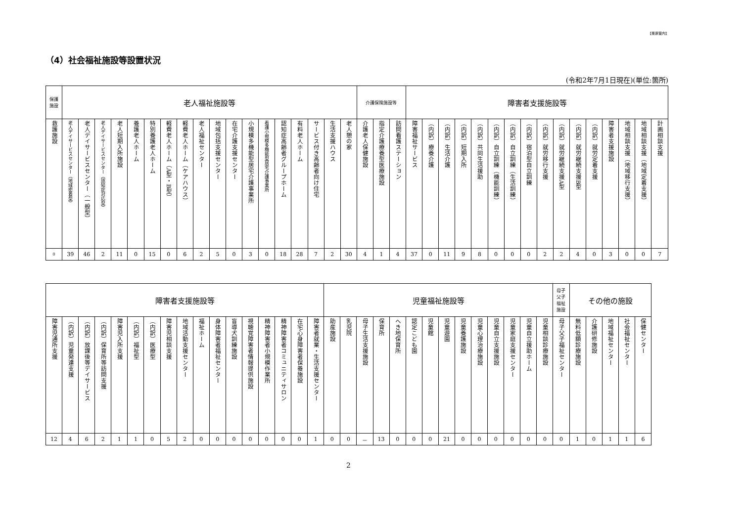【栗原管内】
（4）社会福祉施設等設置状況
(令和2年7月1日現在)(単位:箇所)
| 保護 施設 | 老人福祉施設等 | | | | | | | | | | | | | | | | | | 介護保険施設等 | | | 障害者支援施設等 | | | | | | | | | | | | | | | |
| --- | --- | --- | --- | --- | --- | --- | --- | --- | --- | --- | --- | --- | --- | --- | --- | --- | --- | --- | --- | --- | --- | --- | --- | --- | --- | --- | --- | --- | --- | --- | --- | --- | --- | --- | --- | --- | --- |
| 救護施設 | 老人デイサービスセンター（地域密着型） | 老人デイサービスセンター（一般型） | 老人デイサービスセンター（認知症対応型） | 老人短期入所施設 | 養護老人ホーム | 特別養護老人ホーム | 軽費老人ホーム（A型・B型） | 軽費老人ホーム（ケアハウス） | 老人福祉センター | 地域包括支援センター | 在宅介護支援センター | 小規模多機能型居宅介護事業所 | 看護小規模多機能型居宅介護事業所 | 認知症高齢者グループホーム | 有料老人ホーム | サービス付き高齢者向け住宅 | 生活支援ハウス | 老人憩の家 | 介護老人保健施設 | 指定介護療養型医療施設 | 訪問看護ステーション | 障害福祉サービス | （内訳）療養介護 | （内訳）生活介護 | （内訳）短期入所 | （内訳）共同生活援助 | （内訳）自立訓練（機能訓練） | （内訳）自立訓練（生活訓練） | （内訳）宿泊型自立訓練 | （内訳）就労移行支援 | （内訳）就労継続支援A型 | （内訳）就労継続支援B型 | （内訳）就労定着支援 | 障害者支援施設 | 地域相談支援（地域移行支援） | 地域相談支援（地域定着支援） | 計画相談支援 |
| 0 | 39 | 46 | 2 | 11 | 0 | 15 | 0 | 6 | 2 | 5 | 0 | 3 | 0 | 18 | 28 | 7 | 2 | 30 | 4 | 1 | 4 | 37 | 0 | 11 | 9 | 8 | 0 | 0 | 0 | 2 | 2 | 4 | 0 | 3 | 0 | 0 | 7 |
| 障害者支援施設等 | | | | | | | | | | | | | | | | | 児童福祉施設等 | | | | | | | | | | | | | | 母子 父子 福祉 施設 | その他の施設 | | | | |
| --- | --- | --- | --- | --- | --- | --- | --- | --- | --- | --- | --- | --- | --- | --- | --- | --- | --- | --- | --- | --- | --- | --- | --- | --- | --- | --- | --- | --- | --- | --- | --- | --- | --- | --- | --- | --- |
| 障害児通所支援 | （内訳）児童発達支援 | （内訳）放課後等デイサービス | （内訳）保育所等訪問支援 | 障害児入所支援 | （内訳）福祉型 | （内訳）医療型 | 障害児相談支援 | 地域活動支援センター | 福祉ホーム | 身体障害者福祉センター | 盲導犬訓練施設 | 視聴覚障害者情報提供施設 | 精神障害者小規模作業所 | 精神障害者コミュニティサロン | 在宅心身障害者保養施設 | 障害者就業・生活支援センター | 助産施設 | 乳児院 | 母子生活支援施設 | 保育所 | へき地保育所 | 認定こども園 | 児童館 | 児童遊園 | 児童養護施設 | 児童心理治療施設 | 児童自立支援施設 | 児童家庭支援センター | 児童自立援助ホーム | 児童相談診療施設 | 母子父子福祉センター | 無料低額診療施設 | 介護研修施設 | 地域福祉センター | 社会福祉センター | 保健センター |
| 12 | 4 | 6 | 2 | 1 | 1 | 0 | 5 | 2 | 0 | 0 | 0 | 0 | 0 | 0 | 0 | 1 | 0 | 0 | － | 13 | 0 | 0 | 0 | 21 | 0 | 0 | 0 | 0 | 0 | 0 | 0 | 1 | 0 | 1 | 1 | 6 |
2